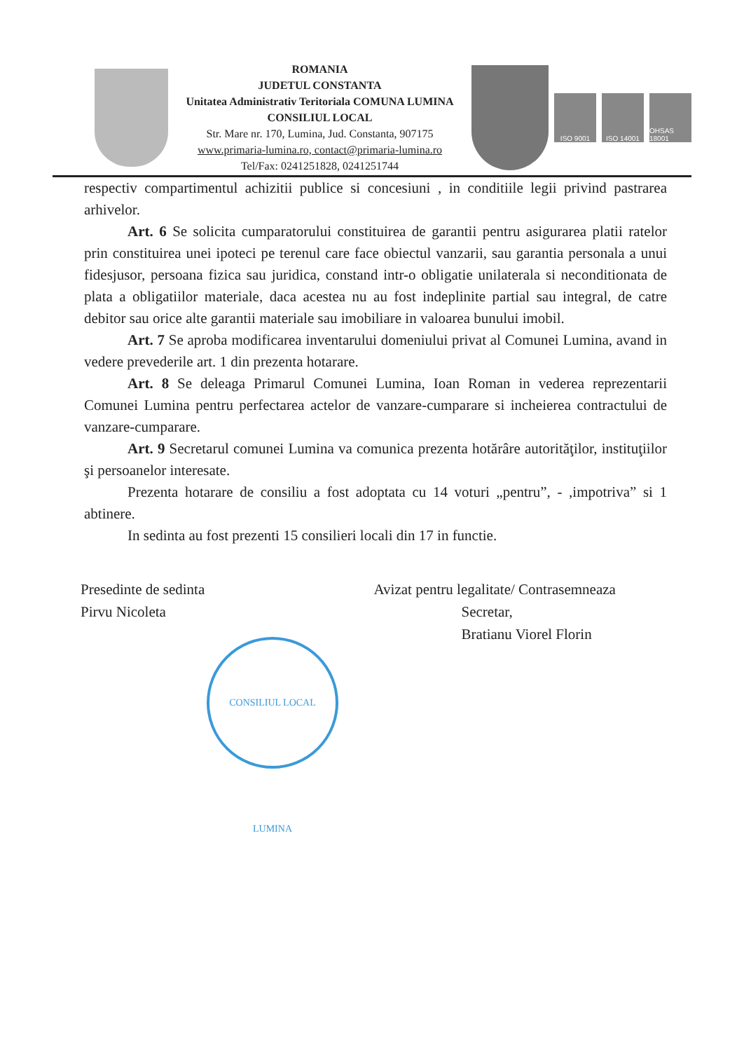ROMANIA
JUDETUL CONSTANTA
Unitatea Administrativ Teritoriala COMUNA LUMINA
CONSILIUL LOCAL
Str. Mare nr. 170, Lumina, Jud. Constanta, 907175
www.primaria-lumina.ro, contact@primaria-lumina.ro
Tel/Fax: 0241251828, 0241251744
ISO 9001 ISO 14001
OHSAS 18001
respectiv compartimentul achizitii publice si concesiuni , in conditiile legii privind pastrarea arhivelor.
Art. 6 Se solicita cumparatorului constituirea de garantii pentru asigurarea platii ratelor prin constituirea unei ipoteci pe terenul care face obiectul vanzarii, sau garantia personala a unui fidesjusor, persoana fizica sau juridica, constand intr-o obligatie unilaterala si neconditionata de plata a obligatiilor materiale, daca acestea nu au fost indeplinite partial sau integral, de catre debitor sau orice alte garantii materiale sau imobiliare in valoarea bunului imobil.
Art. 7 Se aproba modificarea inventarului domeniului privat al Comunei Lumina, avand in vedere prevederile art. 1 din prezenta hotarare.
Art. 8 Se deleaga Primarul Comunei Lumina, Ioan Roman in vederea reprezentarii Comunei Lumina pentru perfectarea actelor de vanzare-cumparare si incheierea contractului de vanzare-cumparare.
Art. 9 Secretarul comunei Lumina va comunica prezenta hotărâre autorităţilor, instituţiilor şi persoanelor interesate.
Prezenta hotarare de consiliu a fost adoptata cu 14 voturi „pentru”, - ,impotriva” si 1 abtinere.
In sedinta au fost prezenti 15 consilieri locali din 17 in functie.
Presedinte de sedinta
Pirvu Nicoleta
CONSILIUL LOCAL LUMINA
Avizat pentru legalitate/ Contrasemneaza
Secretar,
Bratianu Viorel Florin